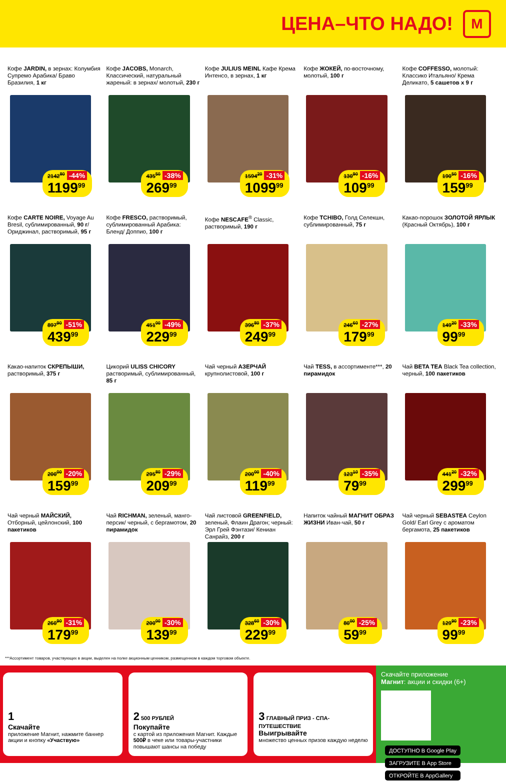ЦЕНА–ЧТО НАДО!
М
Кофе JARDIN, в зернах: Колумбия Супремо Арабика/ Браво Бразилия, 1 кг
2142<sup>80</sup> -44%
1199<sup>99</sup>
Кофе JACOBS, Monarch, Классический, натуральный жареный: в зернах/ молотый, 230 г
435<sup>50</sup> -38%
269<sup>99</sup>
Кофе JULIUS MEINL Кафе Крема Интенсо, в зернах, 1 кг
1594<sup>20</sup> -31%
1099<sup>99</sup>
Кофе ЖОКЕЙ, по-восточному, молотый, 100 г
130<sup>90</sup> -16%
109<sup>99</sup>
Кофе COFFESSO, молотый: Классико Итальяно/ Крема Деликато, 5 сашетов х 9 г
190<sup>50</sup> -16%
159<sup>99</sup>
Кофе CARTE NOIRE, Voyage Au Bresil, сублимированный, 90 г/ Ориджинал, растворимый, 95 г
897<sup>90</sup> -51%
439<sup>99</sup>
Кофе FRESCO, растворимый, сублимированный Арабика: Бленд/ Доппио, 100 г
451<sup>00</sup> -49%
229<sup>99</sup>
Кофе NESCAFE<sup>®</sup> Classic, растворимый, 190 г
396<sup>80</sup> -37%
249<sup>99</sup>
Кофе TCHIBO, Голд Селекшн, сублимированный, 75 г
246<sup>60</sup> -27%
179<sup>99</sup>
Какао-порошок ЗОЛОТОЙ ЯРЛЫК (Красный Октябрь), 100 г
149<sup>20</sup> -33%
99<sup>99</sup>
Какао-напиток СКРЕПЫШИ, растворимый, 375 г
200<sup>00</sup> -20%
159<sup>99</sup>
Цикорий ULISS CHICORY растворимый, сублимированный, 85 г
295<sup>80</sup> -29%
209<sup>99</sup>
Чай черный АЗЕРЧАЙ крупнолистовой, 100 г
200<sup>00</sup> -40%
119<sup>99</sup>
Чай TESS, в ассортименте***, 20 пирамидок
123<sup>10</sup> -35%
79<sup>99</sup>
Чай BETA TEA Black Tea collection, черный, 100 пакетиков
441<sup>20</sup> -32%
299<sup>99</sup>
Чай черный МАЙСКИЙ, Отборный, цейлонский, 100 пакетиков
260<sup>90</sup> -31%
179<sup>99</sup>
Чай RICHMAN, зеленый, манго-персик/ черный, с бергамотом, 20 пирамидок
200<sup>00</sup> -30%
139<sup>99</sup>
Чай листовой GREENFIELD, зеленый, Флаин Драгон; черный: Эрл Грей Фэнтази/ Кениан Санрайз, 200 г
328<sup>60</sup> -30%
229<sup>99</sup>
Напиток чайный МАГНИТ ОБРАЗ ЖИЗНИ Иван-чай, 50 г
80<sup>00</sup> -25%
59<sup>99</sup>
Чай черный SEBASTEA Ceylon Gold/ Earl Grey с ароматом бергамота, 25 пакетиков
129<sup>90</sup> -23%
99<sup>99</sup>
***Ассортимент товаров, участвующих в акции, выделен на полке акционным ценником, размещенном в каждом торговом объекте.
1
Скачайте
приложение Магнит, нажмите баннер акции и кнопку «Участвую»
2 500 РУБЛЕЙ
Покупайте
с картой из приложения Магнит. Каждые 500₽ в чеке или товары-участники повышают шансы на победу
3 ГЛАВНЫЙ ПРИЗ - СПА-ПУТЕШЕСТВИЕ
Выигрывайте
множество ценных призов каждую неделю
Скачайте приложение
Магнит: акции и скидки (6+)
ДОСТУПНО В Google Play
ЗАГРУЗИТЕ В App Store
ОТКРОЙТЕ В AppGallery